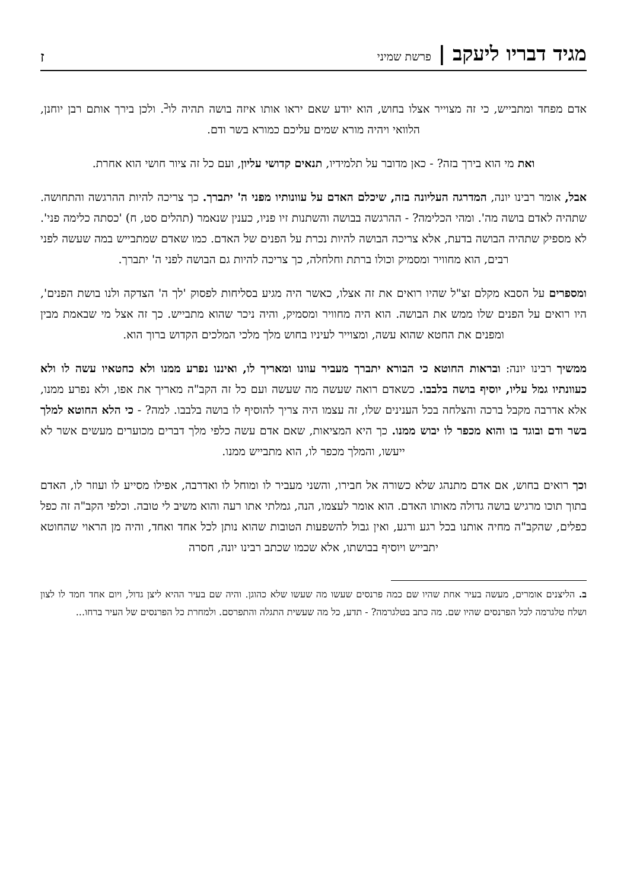מגיד דבריו ליעקב | פרשת שמיני
ז
אדם מפחד ומתבייש, כי זה מצוייר אצלו בחוש, הוא יודע שאם יראו אותו איזה בושה תהיה לו<sup>ב</sup>. ולכן בירך אותם רבן יוחנן, הלוואי ויהיה מורא שמים עליכם כמורא בשר ודם.
ואת מי הוא בירך בזה? - כאן מדובר על תלמידיו, תנאים קדושי עליון, ועם כל זה ציור חושי הוא אחרת.
אבל, אומר רבינו יונה, המדרגה העליונה בזה, שיכלם האדם על עוונותיו מפני ה' יתברך. כך צריכה להיות ההרגשה והתחושה. שתהיה לאדם בושה מה'. ומהי הכלימה? - ההרגשה בבושה והשתנות זיו פניו, כענין שנאמר (תהלים סט, ח) 'כסתה כלימה פני'. לא מספיק שתהיה הבושה בדעת, אלא צריכה הבושה להיות נכרת על הפנים של האדם. כמו שאדם שמתבייש במה שעשה לפני רבים, הוא מחוויר ומסמיק וכולו ברתת וחלחלה, כך צריכה להיות גם הבושה לפני ה' יתברך.
ומספרים על הסבא מקלם זצ"ל שהיו רואים את זה אצלו, כאשר היה מגיע בסליחות לפסוק 'לך ה' הצדקה ולנו בושת הפנים', היו רואים על הפנים שלו ממש את הבושה. הוא היה מחוויר ומסמיק, והיה ניכר שהוא מתבייש. כך זה אצל מי שבאמת מבין ומפנים את החטא שהוא עשה, ומצוייר לעיניו בחוש מלך מלכי המלכים הקדוש ברוך הוא.
ממשיך רבינו יונה: ובראות החוטא כי הבורא יתברך מעביר עוונו ומאריך לו, ואיננו נפרע ממנו ולא כחטאיו עשה לו ולא כעוונתיו גמל עליו, יוסיף בושה בלבבו. כשאדם רואה שעשה מה שעשה ועם כל זה הקב"ה מאריך את אפו, ולא נפרע ממנו, אלא אדרבה מקבל ברכה והצלחה בכל הענינים שלו, זה עצמו היה צריך להוסיף לו בושה בלבבו. למה? - כי הלא החוטא למלך בשר ודם ובוגד בו והוא מכפר לו יבוש ממנו. כך היא המציאות, שאם אדם עשה כלפי מלך דברים מכוערים מעשים אשר לא ייעשו, והמלך מכפר לו, הוא מתבייש ממנו.
וכך רואים בחוש, אם אדם מתנהג שלא כשורה אל חבירו, והשני מעביר לו ומוחל לו ואדרבה, אפילו מסייע לו ועוזר לו, האדם בתוך תוכו מרגיש בושה גדולה מאותו האדם. הוא אומר לעצמו, הנה, גמלתי אתו רעה והוא משיב לי טובה. וכלפי הקב"ה זה כפל כפלים, שהקב"ה מחיה אותנו בכל רגע ורגע, ואין גבול להשפעות הטובות שהוא נותן לכל אחד ואחד, והיה מן הראוי שהחוטא יתבייש ויוסיף בבושתו, אלא שכמו שכתב רבינו יונה, חסרה
ב. הליצנים אומרים, מעשה בעיר אחת שהיו שם כמה פרנסים שעשו מה שעשו שלא כהוגן. והיה שם בעיר ההיא ליצן גדול, ויום אחד חמד לו לצון ושלח טלגרמה לכל הפרנסים שהיו שם. מה כתב בטלגרמה? - תדע, כל מה שעשית התגלה והתפרסם. ולמחרת כל הפרנסים של העיר ברחו...